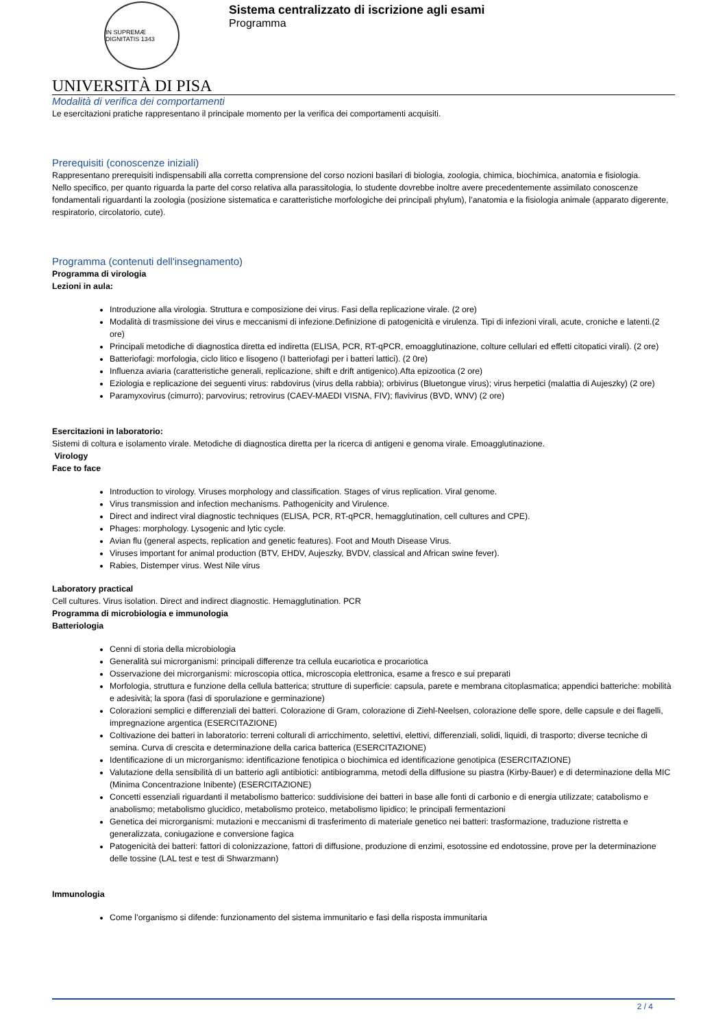IN SUPREMÆ DIGNITATIS 1343
Sistema centralizzato di iscrizione agli esami
Programma
UNIVERSITÀ DI PISA
Modalità di verifica dei comportamenti
Le esercitazioni pratiche rappresentano il principale momento per la verifica dei comportamenti acquisiti.
Prerequisiti (conoscenze iniziali)
Rappresentano prerequisiti indispensabili alla corretta comprensione del corso nozioni basilari di biologia, zoologia, chimica, biochimica, anatomia e fisiologia.
Nello specifico, per quanto riguarda la parte del corso relativa alla parassitologia, lo studente dovrebbe inoltre avere precedentemente assimilato conoscenze fondamentali riguardanti la zoologia (posizione sistematica e caratteristiche morfologiche dei principali phylum), l’anatomia e la fisiologia animale (apparato digerente, respiratorio, circolatorio, cute).
Programma (contenuti dell'insegnamento)
Programma di virologia
Lezioni in aula:
Introduzione alla virologia. Struttura e composizione dei virus. Fasi della replicazione virale. (2 ore)
Modalità di trasmissione dei virus e meccanismi di infezione.Definizione di patogenicità e virulenza. Tipi di infezioni virali, acute, croniche e latenti.(2 ore)
Principali metodiche di diagnostica diretta ed indiretta (ELISA, PCR, RT-qPCR, emoagglutinazione, colture cellulari ed effetti citopatici virali). (2 ore)
Batteriofagi: morfologia, ciclo litico e lisogeno (I batteriofagi per i batteri lattici). (2 0re)
Influenza aviaria (caratteristiche generali, replicazione, shift e drift antigenico).Afta epizootica (2 ore)
Eziologia e replicazione dei seguenti virus: rabdovirus (virus della rabbia); orbivirus (Bluetongue virus); virus herpetici (malattia di Aujeszky) (2 ore)
Paramyxovirus (cimurro); parvovirus; retrovirus (CAEV-MAEDI VISNA, FIV); flavivirus (BVD, WNV) (2 ore)
Esercitazioni in laboratorio:
Sistemi di coltura e isolamento virale. Metodiche di diagnostica diretta per la ricerca di antigeni e genoma virale. Emoagglutinazione.
Virology
Face to face
Introduction to virology. Viruses morphology and classification. Stages of virus replication. Viral genome.
Virus transmission and infection mechanisms. Pathogenicity and Virulence.
Direct and indirect viral diagnostic techniques (ELISA, PCR, RT-qPCR, hemagglutination, cell cultures and CPE).
Phages: morphology. Lysogenic and lytic cycle.
Avian flu (general aspects, replication and genetic features). Foot and Mouth Disease Virus.
Viruses important for animal production (BTV, EHDV, Aujeszky, BVDV, classical and African swine fever).
Rabies, Distemper virus. West Nile virus
Laboratory practical
Cell cultures. Virus isolation. Direct and indirect diagnostic. Hemagglutination. PCR
Programma di microbiologia e immunologia
Batteriologia
Cenni di storia della microbiologia
Generalità sui microrganismi: principali differenze tra cellula eucariotica e procariotica
Osservazione dei microrganismi: microscopia ottica, microscopia elettronica, esame a fresco e sui preparati
Morfologia, struttura e funzione della cellula batterica; strutture di superficie: capsula, parete e membrana citoplasmatica; appendici batteriche: mobilità e adesività; la spora (fasi di sporulazione e germinazione)
Colorazioni semplici e differenziali dei batteri. Colorazione di Gram, colorazione di Ziehl-Neelsen, colorazione delle spore, delle capsule e dei flagelli, impregnazione argentica (ESERCITAZIONE)
Coltivazione dei batteri in laboratorio: terreni colturali di arricchimento, selettivi, elettivi, differenziali, solidi, liquidi, di trasporto; diverse tecniche di semina. Curva di crescita e determinazione della carica batterica (ESERCITAZIONE)
Identificazione di un microrganismo: identificazione fenotipica o biochimica ed identificazione genotipica (ESERCITAZIONE)
Valutazione della sensibilità di un batterio agli antibiotici: antibiogramma, metodi della diffusione su piastra (Kirby-Bauer) e di determinazione della MIC (Minima Concentrazione Inibente) (ESERCITAZIONE)
Concetti essenziali riguardanti il metabolismo batterico: suddivisione dei batteri in base alle fonti di carbonio e di energia utilizzate; catabolismo e anabolismo; metabolismo glucidico, metabolismo proteico, metabolismo lipidico; le principali fermentazioni
Genetica dei microrganismi: mutazioni e meccanismi di trasferimento di materiale genetico nei batteri: trasformazione, traduzione ristretta e generalizzata, coniugazione e conversione fagica
Patogenicità dei batteri: fattori di colonizzazione, fattori di diffusione, produzione di enzimi, esotossine ed endotossine, prove per la determinazione delle tossine (LAL test e test di Shwarzmann)
Immunologia
Come l’organismo si difende: funzionamento del sistema immunitario e fasi della risposta immunitaria
2 / 4